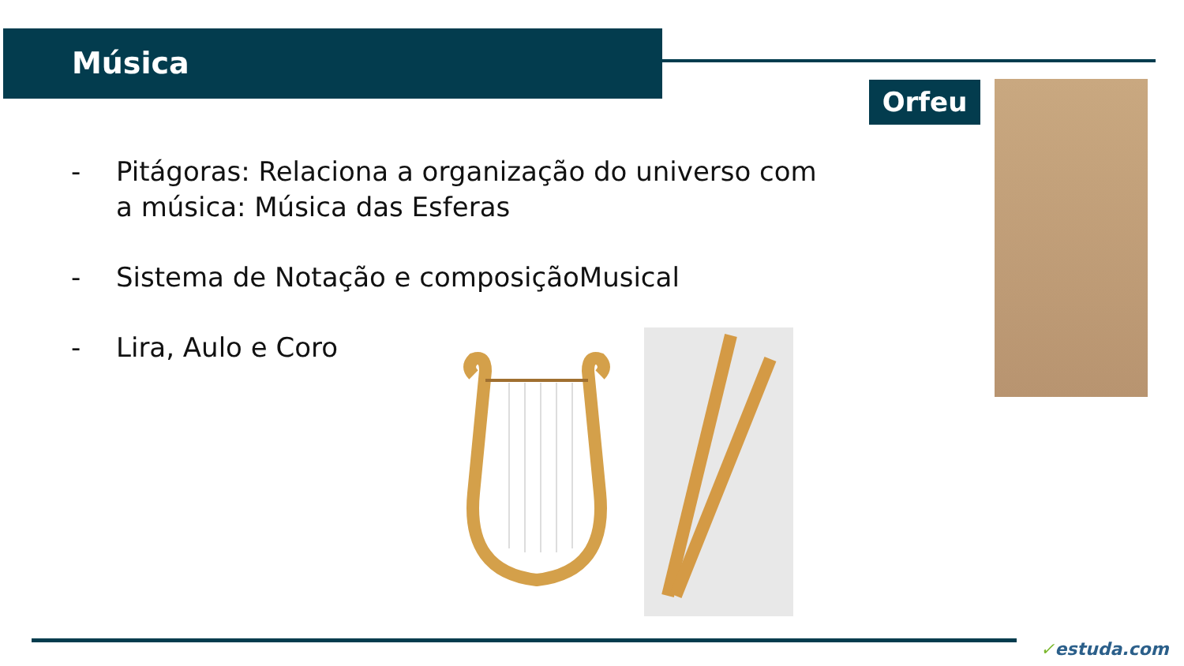Música
Orfeu
- Pitágoras: Relaciona a organização do universo com a música: Música das Esferas
- Sistema de Notação e composiçãoMusical
- Lira, Aulo e Coro
✓estuda.com